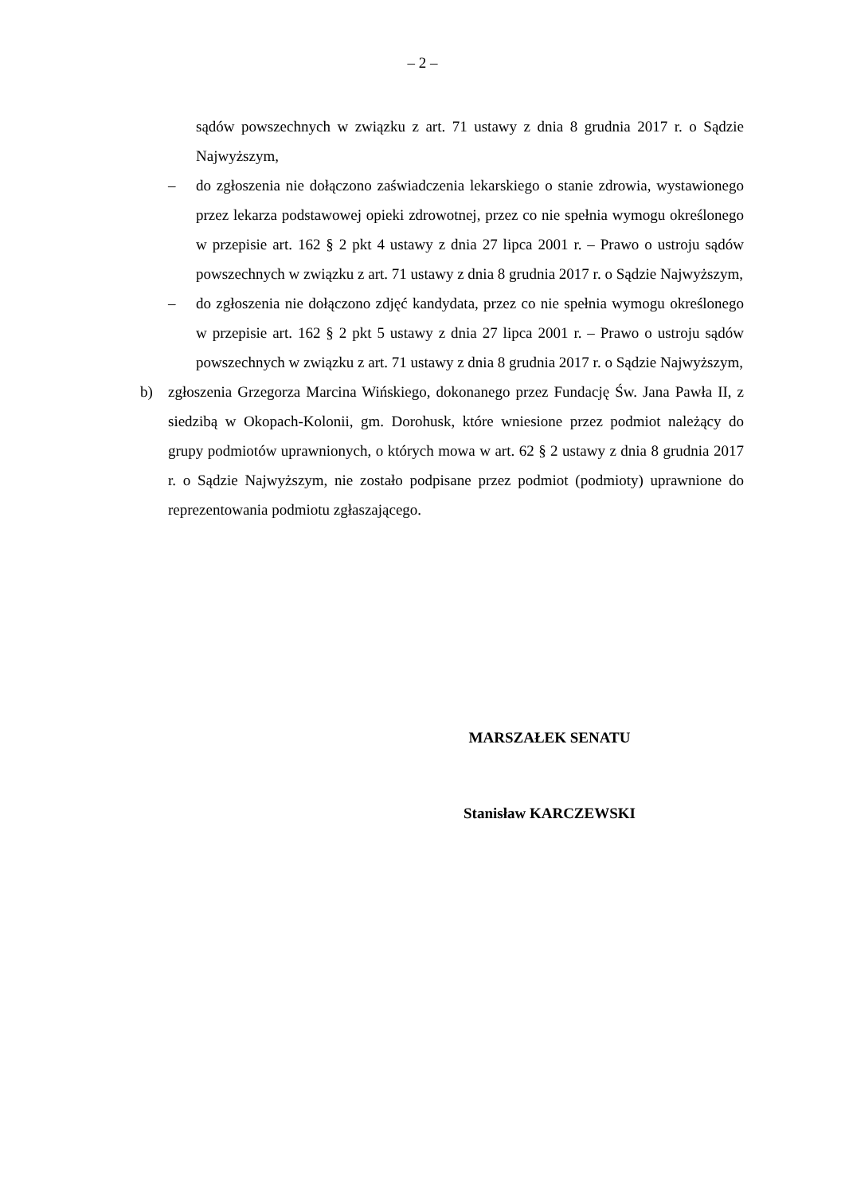– 2 –
sądów powszechnych w związku z art. 71 ustawy z dnia 8 grudnia 2017 r. o Sądzie Najwyższym,
– do zgłoszenia nie dołączono zaświadczenia lekarskiego o stanie zdrowia, wystawionego przez lekarza podstawowej opieki zdrowotnej, przez co nie spełnia wymogu określonego w przepisie art. 162 § 2 pkt 4 ustawy z dnia 27 lipca 2001 r. – Prawo o ustroju sądów powszechnych w związku z art. 71 ustawy z dnia 8 grudnia 2017 r. o Sądzie Najwyższym,
– do zgłoszenia nie dołączono zdjęć kandydata, przez co nie spełnia wymogu określonego w przepisie art. 162 § 2 pkt 5 ustawy z dnia 27 lipca 2001 r. – Prawo o ustroju sądów powszechnych w związku z art. 71 ustawy z dnia 8 grudnia 2017 r. o Sądzie Najwyższym,
b) zgłoszenia Grzegorza Marcina Wińskiego, dokonanego przez Fundację Św. Jana Pawła II, z siedzibą w Okopach-Kolonii, gm. Dorohusk, które wniesione przez podmiot należący do grupy podmiotów uprawnionych, o których mowa w art. 62 § 2 ustawy z dnia 8 grudnia 2017 r. o Sądzie Najwyższym, nie zostało podpisane przez podmiot (podmioty) uprawnione do reprezentowania podmiotu zgłaszającego.
MARSZAŁEK SENATU
Stanisław KARCZEWSKI